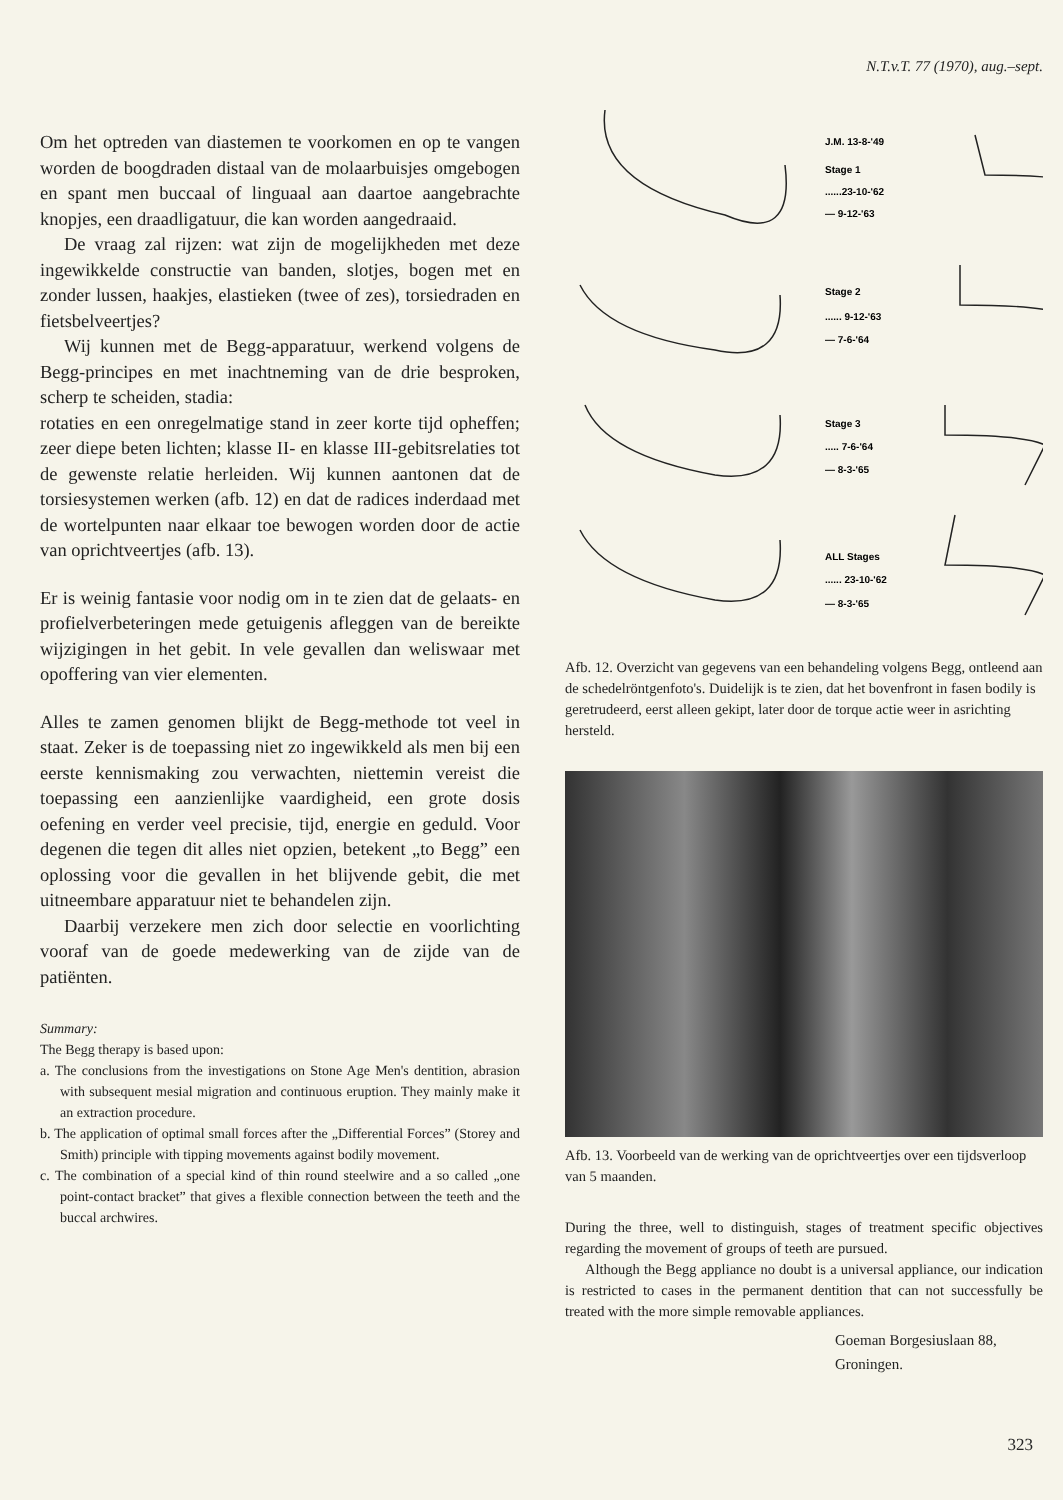N.T.v.T. 77 (1970), aug.–sept.
Om het optreden van diastemen te voorkomen en op te vangen worden de boogdraden distaal van de molaarbuisjes omgebogen en spant men buccaal of linguaal aan daartoe aangebrachte knopjes, een draadligatuur, die kan worden aangedraaid.
De vraag zal rijzen: wat zijn de mogelijkheden met deze ingewikkelde constructie van banden, slotjes, bogen met en zonder lussen, haakjes, elastieken (twee of zes), torsiedraden en fietsbelveertjes?
Wij kunnen met de Begg-apparatuur, werkend volgens de Begg-principes en met inachtneming van de drie besproken, scherp te scheiden, stadia:
rotaties en een onregelmatige stand in zeer korte tijd opheffen; zeer diepe beten lichten; klasse II- en klasse III-gebitsrelaties tot de gewenste relatie herleiden. Wij kunnen aantonen dat de torsiesystemen werken (afb. 12) en dat de radices inderdaad met de wortelpunten naar elkaar toe bewogen worden door de actie van oprichtveertjes (afb. 13).
Er is weinig fantasie voor nodig om in te zien dat de gelaats- en profielverbeteringen mede getuigenis afleggen van de bereikte wijzigingen in het gebit. In vele gevallen dan weliswaar met opoffering van vier elementen.
Alles te zamen genomen blijkt de Begg-methode tot veel in staat. Zeker is de toepassing niet zo ingewikkeld als men bij een eerste kennismaking zou verwachten, niettemin vereist die toepassing een aanzienlijke vaardigheid, een grote dosis oefening en verder veel precisie, tijd, energie en geduld. Voor degenen die tegen dit alles niet opzien, betekent „to Begg” een oplossing voor die gevallen in het blijvende gebit, die met uitneembare apparatuur niet te behandelen zijn.
Daarbij verzekere men zich door selectie en voorlichting vooraf van de goede medewerking van de zijde van de patiënten.
Summary:
The Begg therapy is based upon:
a. The conclusions from the investigations on Stone Age Men's dentition, abrasion with subsequent mesial migration and continuous eruption. They mainly make it an extraction procedure.
b. The application of optimal small forces after the „Differential Forces” (Storey and Smith) principle with tipping movements against bodily movement.
c. The combination of a special kind of thin round steelwire and a so called „one point-contact bracket” that gives a flexible connection between the teeth and the buccal archwires.
J.M. 13-8-'49
Stage 1
......23-10-'62
— 9-12-'63
Stage 2
...... 9-12-'63
— 7-6-'64
Stage 3
..... 7-6-'64
— 8-3-'65
ALL Stages
...... 23-10-'62
— 8-3-'65
Afb. 12. Overzicht van gegevens van een behandeling volgens Begg, ontleend aan de schedelröntgenfoto's. Duidelijk is te zien, dat het bovenfront in fasen bodily is geretrudeerd, eerst alleen gekipt, later door de torque actie weer in asrichting hersteld.
Afb. 13. Voorbeeld van de werking van de oprichtveertjes over een tijdsverloop van 5 maanden.
During the three, well to distinguish, stages of treatment specific objectives regarding the movement of groups of teeth are pursued.
Although the Begg appliance no doubt is a universal appliance, our indication is restricted to cases in the permanent dentition that can not successfully be treated with the more simple removable appliances.
Goeman Borgesiuslaan 88,
Groningen.
323